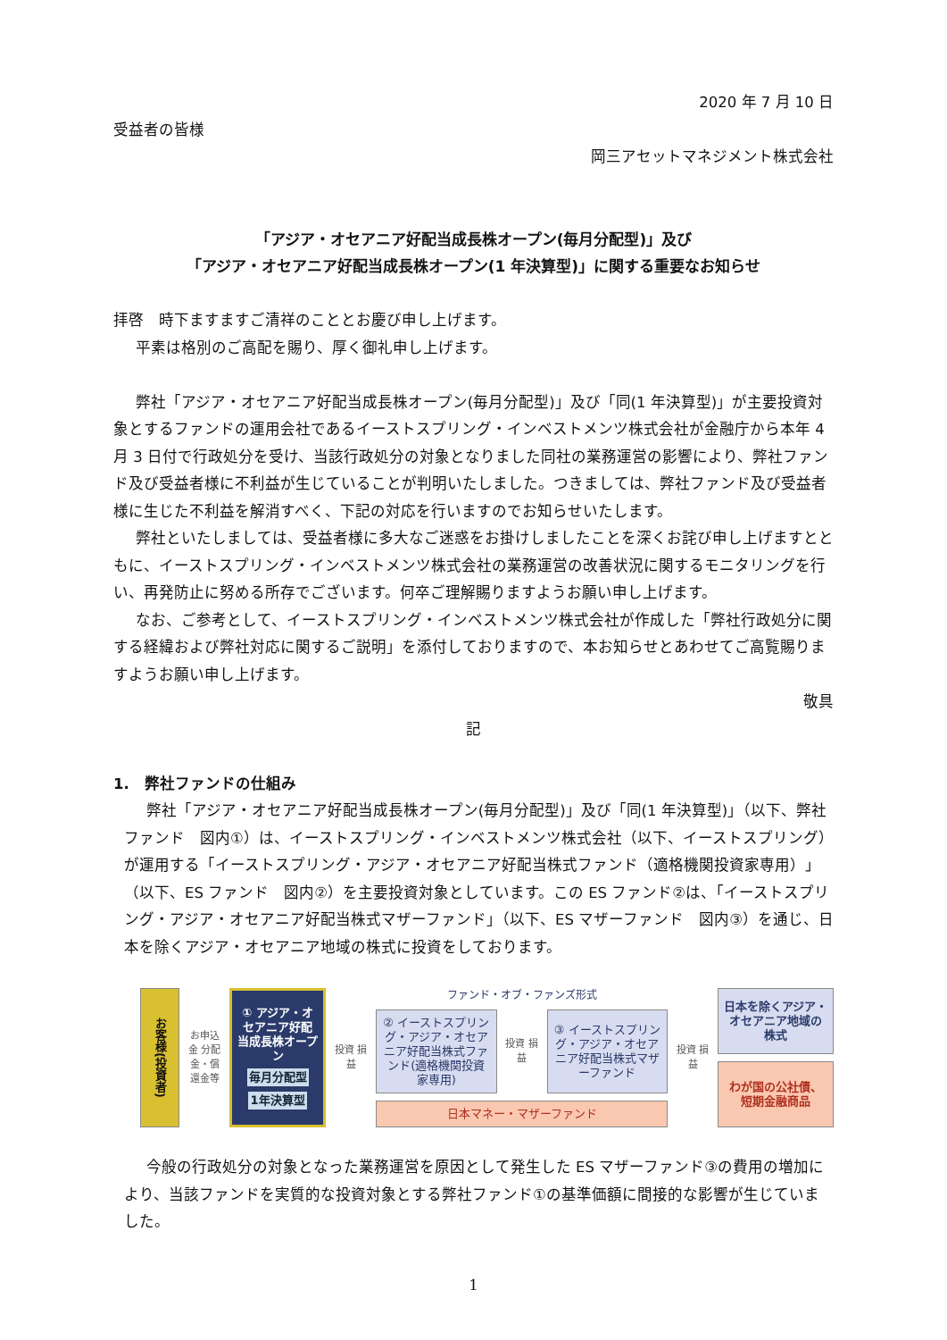2020 年 7 月 10 日
受益者の皆様
岡三アセットマネジメント株式会社
「アジア・オセアニア好配当成長株オープン(毎月分配型)」及び
「アジア・オセアニア好配当成長株オープン(1 年決算型)」に関する重要なお知らせ
拝啓　時下ますますご清祥のこととお慶び申し上げます。
平素は格別のご高配を賜り、厚く御礼申し上げます。
弊社「アジア・オセアニア好配当成長株オープン(毎月分配型)」及び「同(1 年決算型)」が主要投資対象とするファンドの運用会社であるイーストスプリング・インベストメンツ株式会社が金融庁から本年 4 月 3 日付で行政処分を受け、当該行政処分の対象となりました同社の業務運営の影響により、弊社ファンド及び受益者様に不利益が生じていることが判明いたしました。つきましては、弊社ファンド及び受益者様に生じた不利益を解消すべく、下記の対応を行いますのでお知らせいたします。
弊社といたしましては、受益者様に多大なご迷惑をお掛けしましたことを深くお詫び申し上げますとともに、イーストスプリング・インベストメンツ株式会社の業務運営の改善状況に関するモニタリングを行い、再発防止に努める所存でございます。何卒ご理解賜りますようお願い申し上げます。
なお、ご参考として、イーストスプリング・インベストメンツ株式会社が作成した「弊社行政処分に関する経緯および弊社対応に関するご説明」を添付しておりますので、本お知らせとあわせてご高覧賜りますようお願い申し上げます。
敬具
記
1.　弊社ファンドの仕組み
弊社「アジア・オセアニア好配当成長株オープン(毎月分配型)」及び「同(1 年決算型)」（以下、弊社ファンド　図内①）は、イーストスプリング・インベストメンツ株式会社（以下、イーストスプリング）が運用する「イーストスプリング・アジア・オセアニア好配当株式ファンド（適格機関投資家専用）」（以下、ES ファンド　図内②）を主要投資対象としています。この ES ファンド②は、「イーストスプリング・アジア・オセアニア好配当株式マザーファンド」（以下、ES マザーファンド　図内③）を通じ、日本を除くアジア・オセアニア地域の株式に投資をしております。
お客様(投資者)
お申込金 分配金・償還金等
① アジア・オセアニア好配当成長株オープン
毎月分配型
1年決算型
投資 損益
ファンド・オブ・ファンズ形式
② イーストスプリング・アジア・オセアニア好配当株式ファンド(適格機関投資家専用)
投資 損益
③ イーストスプリング・アジア・オセアニア好配当株式マザーファンド
日本マネー・マザーファンド
投資 損益
日本を除くアジア・オセアニア地域の株式
わが国の公社債、短期金融商品
今般の行政処分の対象となった業務運営を原因として発生した ES マザーファンド③の費用の増加により、当該ファンドを実質的な投資対象とする弊社ファンド①の基準価額に間接的な影響が生じていました。
1